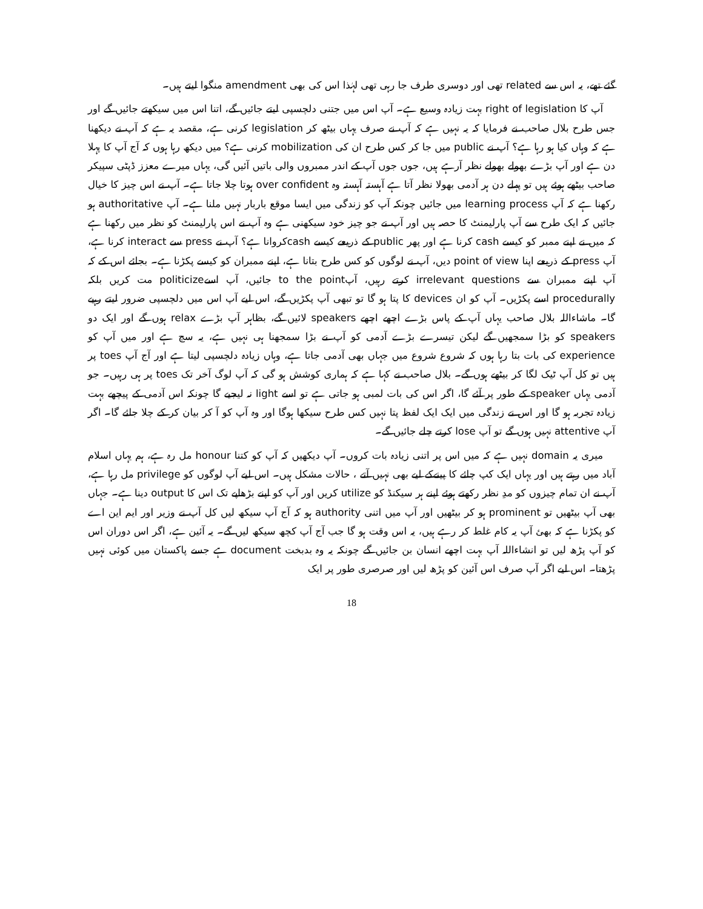گئے تھے، یہ اس سے related تھی اور دوسری طرف جا رہی تھی لہٰذا اس کی بھی amendment منگوا لیتے ہیں۔
آپ کا right of legislation بہت زیادہ وسیع ہے۔ آپ اس میں جتنی دلچسپی لیتے جائیں گے، اتنا اس میں سیکھتے جائیں گے اور جس طرح بلال صاحب نے فرمایا کہ یہ نہیں ہے کہ آپ نے صرف یہاں بیٹھ کر legislation کرنی ہے، مقصد یہ ہے کہ آپ نے دیکھنا ہے کہ وہاں کیا ہو رہا ہے؟ آپ نے public میں جا کر کس طرح ان کی mobilization کرنی ہے؟ میں دیکھ رہا ہوں کہ آج آپ کا پہلا دن ہے اور آپ بڑے بھولے بھولے نظر آرہے ہیں، جوں جوں آپ کے اندر ممبروں والی باتیں آئیں گی، یہاں میرے معزز ڈپٹی سپیکر صاحب بیٹھے ہوئے ہیں تو پہلے دن ہر آدمی بھولا نظر آتا ہے آہستہ آہستہ وہ over confident ہوتا چلا جاتا ہے۔ آپ نے اس چیز کا خیال رکھنا ہے کہ آپ learning process میں جائیں چونکہ آپ کو زندگی میں ایسا موقع باربار نہیں ملنا ہے۔ آپ authoritative ہو جائیں کہ ایک طرح سے آپ پارلیمنٹ کا حصہ ہیں اور آپ نے جو چیز خود سیکھنی ہے وہ آپ نے اس پارلیمنٹ کو نظر میں رکھنا ہے کہ میں نے اپنے ممبر کو کیسے cash کرنا ہے اور پھر public کے ذریعے کیسے cashکروانا ہے؟ آپ نے press سے interact کرنا ہے، آپ press کے ذریعے اپنا point of view دیں، آپ نے لوگوں کو کس طرح بتانا ہے، اپنے ممبران کو کیسے پکڑنا ہے۔ بجائے اس کے کہ آپ اپنے ممبران سے irrelevant questions کرتے رہیں، آپto the point جائیں، آپ اسےpoliticize مت کریں بلکہ procedurally اسے پکڑیں۔ آپ کو ان devices کا پتا ہو گا تو تبھی آپ پکڑیں گے، اس لیے آپ اس میں دلچسپی ضرور لیتے رہیے گا۔ ماشاءاللہ بلال صاحب یہاں آپ کے پاس بڑے اچھے اچھے speakers لائیں گے، بظاہر آپ بڑے relax ہوں گے اور ایک دو speakers کو بڑا سمجھیں گے لیکن تیسرے بڑے آدمی کو آپ نے بڑا سمجھنا ہی نہیں ہے، یہ سچ ہے اور میں آپ کو experience کی بات بتا رہا ہوں کہ شروع شروع میں جہاں بھی آدمی جاتا ہے، وہاں زیادہ دلچسپی لیتا ہے اور آج آپ toes پر ہیں تو کل آپ ٹیک لگا کر بیٹھے ہوں گے۔ بلال صاحب نے کہا ہے کہ ہماری کوشش ہو گی کہ آپ لوگ آخر تک toes پر ہی رہیں۔ جو آدمی یہاں speaker کے طور پر آئے گا، اگر اس کی بات لمبی ہو جاتی ہے تو اسے light نہ لیجیے گا چونکہ اس آدمی کے پیچھے بہت زیادہ تجربہ ہو گا اور اس نے زندگی میں ایک ایک لفظ پتا نہیں کس طرح سیکھا ہوگا اور وہ آپ کو آ کر بیان کر کے چلا جائے گا۔ اگر آپ attentive نہیں ہوں گے تو آپ lose کرتے چلے جائیں گے۔
میری یہ domain نہیں ہے کہ میں اس پر اتنی زیادہ بات کروں۔ آپ دیکھیں کہ آپ کو کتنا honour مل رہ ہے، ہم یہاں اسلام آباد میں رہتے ہیں اور یہاں ایک کپ چائے کا پینےکے لیے بھی نہیں آتے ، حالات مشکل ہیں۔ اس لیے آپ لوگوں کو privilege مل رہا ہے، آپ نے ان تمام چیزوں کو مدِ نظر رکھتے ہوئے اپنے ہر سیکنڈ کو utilize کریں اور آپ کو اپنے بڑھاپے تک اس کا output دینا ہے۔ جہاں بھی آپ بیٹھیں تو prominent ہو کر بیٹھیں اور آپ میں اتنی authority ہو کہ آج آپ سیکھ لیں کل آپ نے وزیر اور ایم این اے کو پکڑنا ہے کہ بھئ آپ یہ کام غلط کر رہے ہیں، یہ اس وقت ہو گا جب آج آپ کچھ سیکھ لیں گے۔ یہ آئین ہے، اگر اس دوران اس کو آپ پڑھ لیں تو انشاءاللہ آپ بہت اچھے انسان بن جائیں گے چونکہ یہ وہ بدبخت document ہے جسے پاکستان میں کوئی نہیں پڑھتا۔ اس لیے اگر آپ صرف اس آئین کو پڑھ لیں اور صرصری طور پر ایک
18